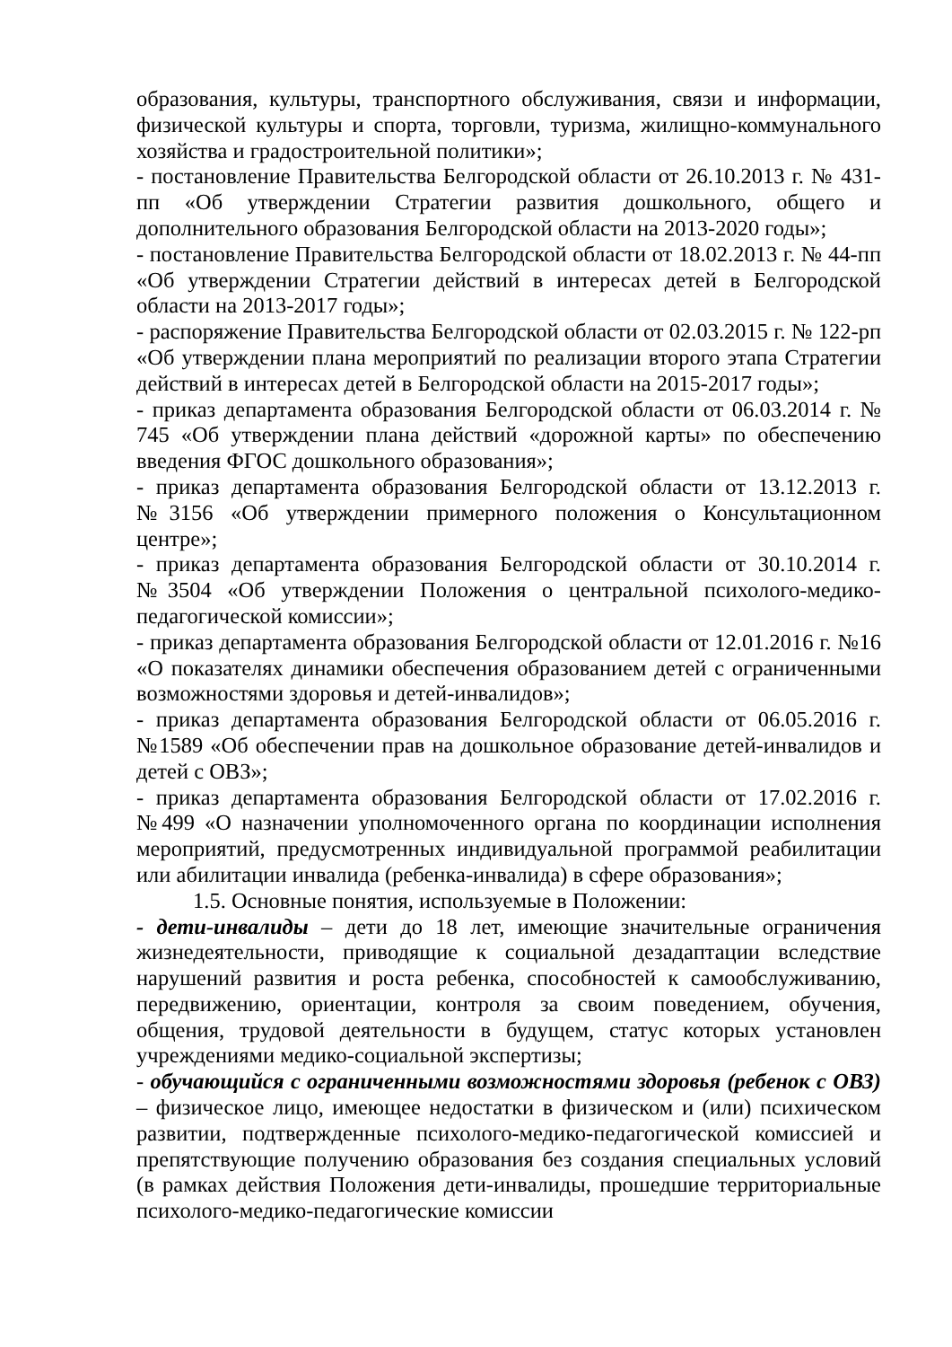образования, культуры, транспортного обслуживания, связи и информации, физической культуры и спорта, торговли, туризма, жилищно-коммунального хозяйства и градостроительной политики»;
- постановление Правительства Белгородской области от 26.10.2013 г. № 431-пп «Об утверждении Стратегии развития дошкольного, общего и дополнительного образования Белгородской области на 2013-2020 годы»;
- постановление Правительства Белгородской области от 18.02.2013 г. № 44-пп «Об утверждении Стратегии действий в интересах детей в Белгородской области на 2013-2017 годы»;
- распоряжение Правительства Белгородской области от 02.03.2015 г. № 122-рп «Об утверждении плана мероприятий по реализации второго этапа Стратегии действий в интересах детей в Белгородской области на 2015-2017 годы»;
- приказ департамента образования Белгородской области от 06.03.2014 г. № 745 «Об утверждении плана действий «дорожной карты» по обеспечению введения ФГОС дошкольного образования»;
- приказ департамента образования Белгородской области от 13.12.2013 г. №3156 «Об утверждении примерного положения о Консультационном центре»;
- приказ департамента образования Белгородской области от 30.10.2014 г. №3504 «Об утверждении Положения о центральной психолого-медико-педагогической комиссии»;
- приказ департамента образования Белгородской области от 12.01.2016 г. №16 «О показателях динамики обеспечения образованием детей с ограниченными возможностями здоровья и детей-инвалидов»;
- приказ департамента образования Белгородской области от 06.05.2016 г. №1589 «Об обеспечении прав на дошкольное образование детей-инвалидов и детей с ОВЗ»;
- приказ департамента образования Белгородской области от 17.02.2016 г. №499 «О назначении уполномоченного органа по координации исполнения мероприятий, предусмотренных индивидуальной программой реабилитации или абилитации инвалида (ребенка-инвалида) в сфере образования»;
1.5. Основные понятия, используемые в Положении:
- дети-инвалиды – дети до 18 лет, имеющие значительные ограничения жизнедеятельности, приводящие к социальной дезадаптации вследствие нарушений развития и роста ребенка, способностей к самообслуживанию, передвижению, ориентации, контроля за своим поведением, обучения, общения, трудовой деятельности в будущем, статус которых установлен учреждениями медико-социальной экспертизы;
- обучающийся с ограниченными возможностями здоровья (ребенок с ОВЗ) – физическое лицо, имеющее недостатки в физическом и (или) психическом развитии, подтвержденные психолого-медико-педагогической комиссией и препятствующие получению образования без создания специальных условий (в рамках действия Положения дети-инвалиды, прошедшие территориальные психолого-медико-педагогические комиссии